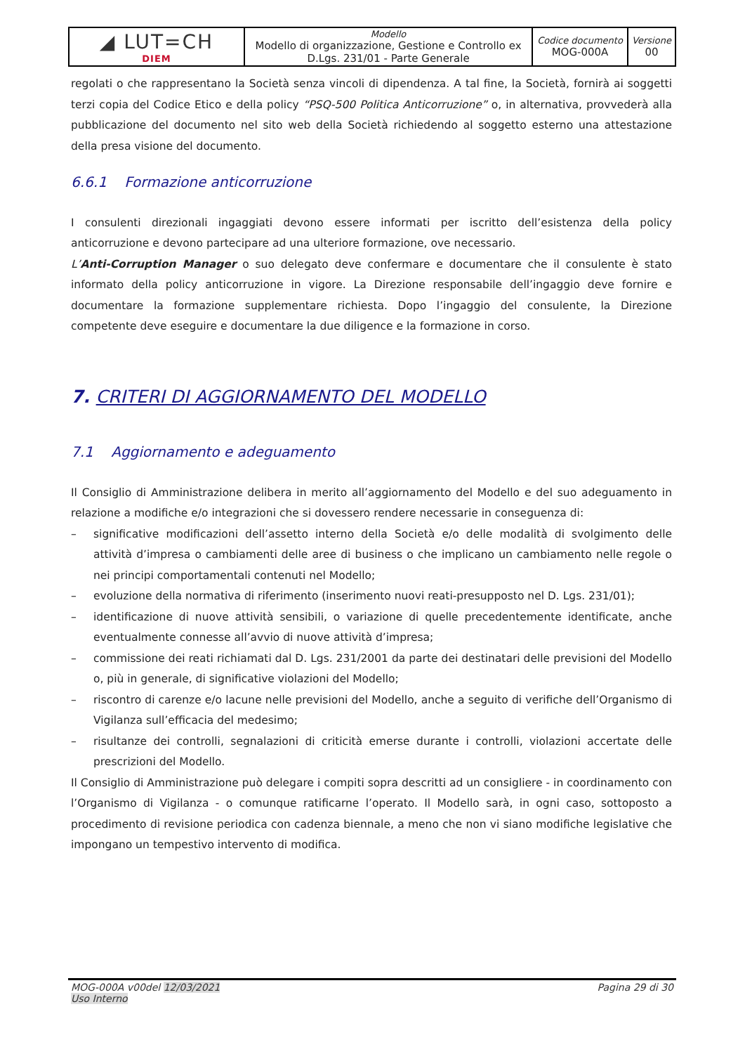| ◢ LUT=CH DIEM | Modello Modello di organizzazione, Gestione e Controllo ex D.Lgs. 231/01 - Parte Generale | Codice documento MOG-000A | Versione 00 |
regolati o che rappresentano la Società senza vincoli di dipendenza. A tal fine, la Società, fornirà ai soggetti terzi copia del Codice Etico e della policy “PSQ-500 Politica Anticorruzione” o, in alternativa, provvederà alla pubblicazione del documento nel sito web della Società richiedendo al soggetto esterno una attestazione della presa visione del documento.
6.6.1 Formazione anticorruzione
I consulenti direzionali ingaggiati devono essere informati per iscritto dell’esistenza della policy anticorruzione e devono partecipare ad una ulteriore formazione, ove necessario.
L’Anti-Corruption Manager o suo delegato deve confermare e documentare che il consulente è stato informato della policy anticorruzione in vigore. La Direzione responsabile dell’ingaggio deve fornire e documentare la formazione supplementare richiesta. Dopo l’ingaggio del consulente, la Direzione competente deve eseguire e documentare la due diligence e la formazione in corso.
7. CRITERI DI AGGIORNAMENTO DEL MODELLO
7.1 Aggiornamento e adeguamento
Il Consiglio di Amministrazione delibera in merito all’aggiornamento del Modello e del suo adeguamento in relazione a modifiche e/o integrazioni che si dovessero rendere necessarie in conseguenza di:
– significative modificazioni dell’assetto interno della Società e/o delle modalità di svolgimento delle attività d’impresa o cambiamenti delle aree di business o che implicano un cambiamento nelle regole o nei principi comportamentali contenuti nel Modello;
– evoluzione della normativa di riferimento (inserimento nuovi reati-presupposto nel D. Lgs. 231/01);
– identificazione di nuove attività sensibili, o variazione di quelle precedentemente identificate, anche eventualmente connesse all’avvio di nuove attività d’impresa;
– commissione dei reati richiamati dal D. Lgs. 231/2001 da parte dei destinatari delle previsioni del Modello o, più in generale, di significative violazioni del Modello;
– riscontro di carenze e/o lacune nelle previsioni del Modello, anche a seguito di verifiche dell’Organismo di Vigilanza sull’efficacia del medesimo;
– risultanze dei controlli, segnalazioni di criticità emerse durante i controlli, violazioni accertate delle prescrizioni del Modello.
Il Consiglio di Amministrazione può delegare i compiti sopra descritti ad un consigliere - in coordinamento con l’Organismo di Vigilanza - o comunque ratificarne l’operato. Il Modello sarà, in ogni caso, sottoposto a procedimento di revisione periodica con cadenza biennale, a meno che non vi siano modifiche legislative che impongano un tempestivo intervento di modifica.
MOG-000A v00del 12/03/2021
Uso Interno
Pagina 29 di 30